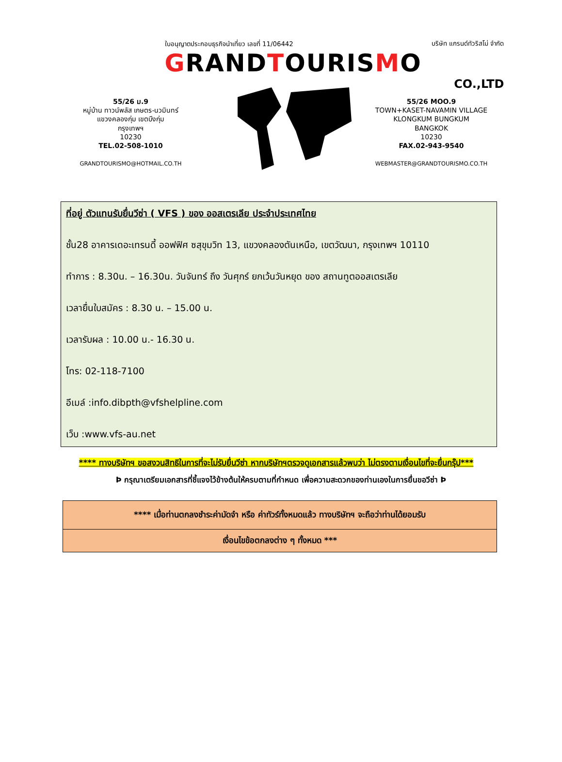55/26 ม.9
หมู่บ้าน ทาวน์พลัส เกษตร-นวมินทร์
แขวงคลองกุ่ม เขตบึงกุ่ม
กรุงเทพฯ
10230
TEL.02-508-1010
GRANDTOURISMO@HOTMAIL.CO.TH
ใบอนุญาตประกอบธุรกิจนำเที่ยว เลขที่ 11/06442 บริษัท แกรนด์ทัวริสโม่ จำกัด
GRANDTOURISMO
CO.,LTD
55/26 MOO.9
TOWN+KASET-NAVAMIN VILLAGE
KLONGKUM BUNGKUM
BANGKOK
10230
FAX.02-943-9540
WEBMASTER@GRANDTOURISMO.CO.TH
ที่อยู่ ตัวแทนรับยื่นวีซ่า ( VFS ) ของ ออสเตรเลีย ประจำประเทศไทย
ชั้น28 อาคารเดอะเทรนดี้ ออฟฟิศ ซสุขุมวิท 13, แขวงคลองตันเหนือ, เขตวัฒนา, กรุงเทพฯ 10110
ทำการ : 8.30น. – 16.30น. วันจันทร์ ถึง วันศุกร์ ยกเว้นวันหยุด ของ สถานทูตออสเตรเลีย
เวลายื่นใบสมัคร : 8.30 น. – 15.00 น.
เวลารับผล : 10.00 น.- 16.30 น.
โทร: 02-118-7100
อีเมล์ :info.dibpth@vfshelpline.com
เว็บ :www.vfs-au.net
**** ทางบริษัทฯ ขอสงวนสิทธิในการที่จะไม่รับยื่นวีซ่า หากบริษัทฯตรวจดูเอกสารแล้วพบว่า ไม่ตรงตามเงื่อนไขที่จะยื่นกรุ๊ป***
Þ กรุณาเตรียมเอกสารที่ชี้แจงไว้ข้างต้นให้ครบตามที่กำหนด เพื่อความสะดวกของท่านเองในการยื่นขอวีซ่า Þ
| **** เมื่อท่านตกลงชำระค่ามัดจำ หรือ ค่าทัวร์ทั้งหมดแล้ว ทางบริษัทฯ จะถือว่าท่านได้ยอมรับ |
| เงื่อนไขข้อตกลงต่าง ๆ ทั้งหมด *** |